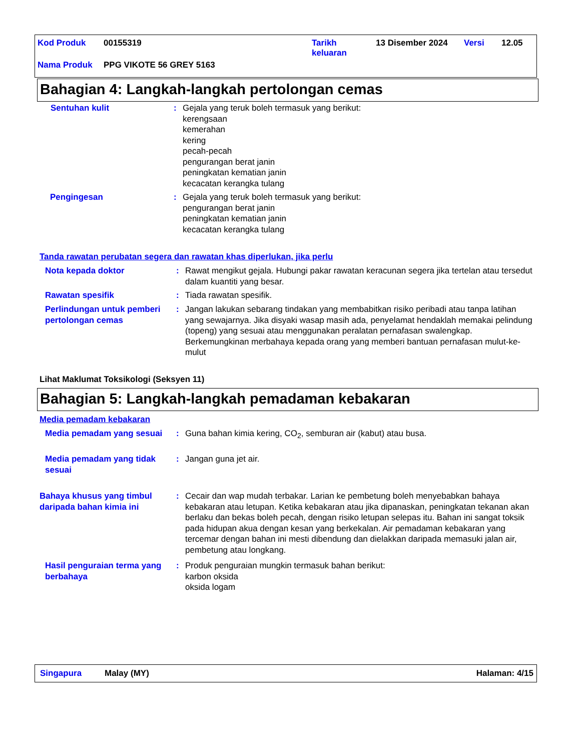Kod Produk 00155319 Tarikh
keluaran 13 Disember 2024 Versi 12.05
Nama Produk PPG VIKOTE 56 GREY 5163
Bahagian 4: Langkah-langkah pertolongan cemas
Sentuhan kulit: Gejala yang teruk boleh termasuk yang berikut:
kerengsaan
kemerahan
kering
pecah-pecah
pengurangan berat janin
peningkatan kematian janin
kecacatan kerangka tulang
Pengingesan: Gejala yang teruk boleh termasuk yang berikut:
pengurangan berat janin
peningkatan kematian janin
kecacatan kerangka tulang
Tanda rawatan perubatan segera dan rawatan khas diperlukan, jika perlu
Nota kepada doktor: Rawat mengikut gejala. Hubungi pakar rawatan keracunan segera jika tertelan atau tersedut dalam kuantiti yang besar.
Rawatan spesifik: Tiada rawatan spesifik.
Perlindungan untuk pemberi pertolongan cemas: Jangan lakukan sebarang tindakan yang membabitkan risiko peribadi atau tanpa latihan yang sewajarnya. Jika disyaki wasap masih ada, penyelamat hendaklah memakai pelindung (topeng) yang sesuai atau menggunakan peralatan pernafasan swalengkap. Berkemungkinan merbahaya kepada orang yang memberi bantuan pernafasan mulut-ke-mulut
Lihat Maklumat Toksikologi (Seksyen 11)
Bahagian 5: Langkah-langkah pemadaman kebakaran
Media pemadam kebakaran
Media pemadam yang sesuai: Guna bahan kimia kering, CO<sub>2</sub>, semburan air (kabut) atau busa.
Media pemadam yang tidak sesuai: Jangan guna jet air.
Bahaya khusus yang timbul daripada bahan kimia ini: Cecair dan wap mudah terbakar. Larian ke pembetung boleh menyebabkan bahaya kebakaran atau letupan. Ketika kebakaran atau jika dipanaskan, peningkatan tekanan akan berlaku dan bekas boleh pecah, dengan risiko letupan selepas itu. Bahan ini sangat toksik pada hidupan akua dengan kesan yang berkekalan. Air pemadaman kebakaran yang tercemar dengan bahan ini mesti dibendung dan dielakkan daripada memasuki jalan air, pembetung atau longkang.
Hasil penguraian terma yang berbahaya: Produk penguraian mungkin termasuk bahan berikut:
karbon oksida
oksida logam
Singapura Malay (MY) Halaman: 4/15